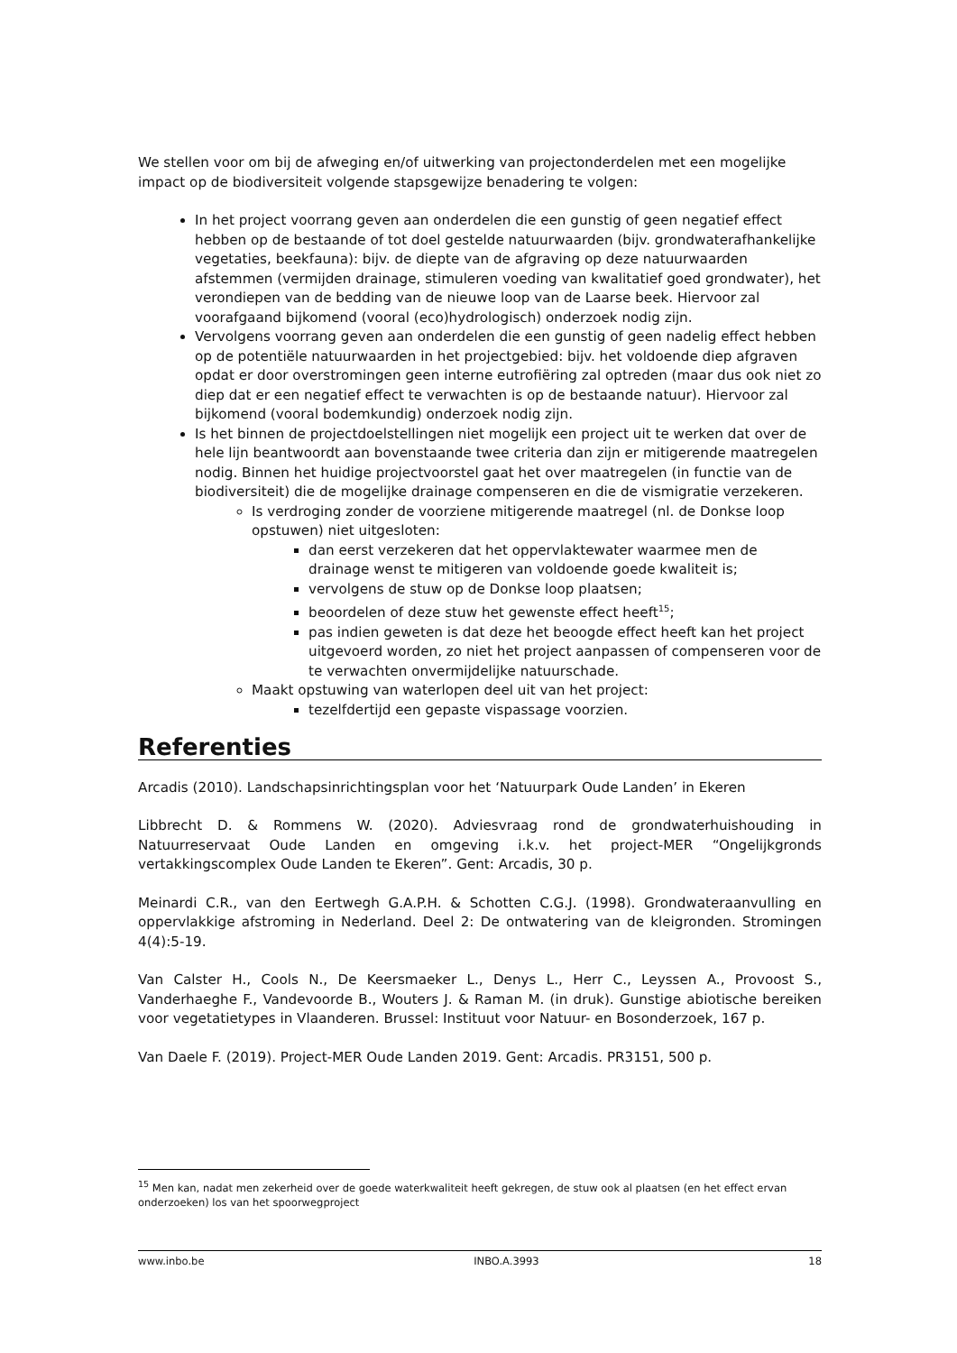We stellen voor om bij de afweging en/of uitwerking van projectonderdelen met een mogelijke impact op de biodiversiteit volgende stapsgewijze benadering te volgen:
In het project voorrang geven aan onderdelen die een gunstig of geen negatief effect hebben op de bestaande of tot doel gestelde natuurwaarden (bijv. grondwaterafhankelijke vegetaties, beekfauna): bijv. de diepte van de afgraving op deze natuurwaarden afstemmen (vermijden drainage, stimuleren voeding van kwalitatief goed grondwater), het verondiepen van de bedding van de nieuwe loop van de Laarse beek. Hiervoor zal voorafgaand bijkomend (vooral (eco)hydrologisch) onderzoek nodig zijn.
Vervolgens voorrang geven aan onderdelen die een gunstig of geen nadelig effect hebben op de potentiële natuurwaarden in het projectgebied: bijv. het voldoende diep afgraven opdat er door overstromingen geen interne eutrofiëring zal optreden (maar dus ook niet zo diep dat er een negatief effect te verwachten is op de bestaande natuur). Hiervoor zal bijkomend (vooral bodemkundig) onderzoek nodig zijn.
Is het binnen de projectdoelstellingen niet mogelijk een project uit te werken dat over de hele lijn beantwoordt aan bovenstaande twee criteria dan zijn er mitigerende maatregelen nodig. Binnen het huidige projectvoorstel gaat het over maatregelen (in functie van de biodiversiteit) die de mogelijke drainage compenseren en die de vismigratie verzekeren.
Is verdroging zonder de voorziene mitigerende maatregel (nl. de Donkse loop opstuwen) niet uitgesloten:
dan eerst verzekeren dat het oppervlaktewater waarmee men de drainage wenst te mitigeren van voldoende goede kwaliteit is;
vervolgens de stuw op de Donkse loop plaatsen;
beoordelen of deze stuw het gewenste effect heeft<sup>15</sup>;
pas indien geweten is dat deze het beoogde effect heeft kan het project uitgevoerd worden, zo niet het project aanpassen of compenseren voor de te verwachten onvermijdelijke natuurschade.
Maakt opstuwing van waterlopen deel uit van het project:
tezelfdertijd een gepaste vispassage voorzien.
Referenties
Arcadis (2010). Landschapsinrichtingsplan voor het ‘Natuurpark Oude Landen’ in Ekeren
Libbrecht D. & Rommens W. (2020). Adviesvraag rond de grondwaterhuishouding in Natuurreservaat Oude Landen en omgeving i.k.v. het project-MER “Ongelijkgronds vertakkingscomplex Oude Landen te Ekeren”. Gent: Arcadis, 30 p.
Meinardi C.R., van den Eertwegh G.A.P.H. & Schotten C.G.J. (1998). Grondwateraanvulling en oppervlakkige afstroming in Nederland. Deel 2: De ontwatering van de kleigronden. Stromingen 4(4):5-19.
Van Calster H., Cools N., De Keersmaeker L., Denys L., Herr C., Leyssen A., Provoost S., Vanderhaeghe F., Vandevoorde B., Wouters J. & Raman M. (in druk). Gunstige abiotische bereiken voor vegetatietypes in Vlaanderen. Brussel: Instituut voor Natuur- en Bosonderzoek, 167 p.
Van Daele F. (2019). Project-MER Oude Landen 2019. Gent: Arcadis. PR3151, 500 p.
<sup>15</sup> Men kan, nadat men zekerheid over de goede waterkwaliteit heeft gekregen, de stuw ook al plaatsen (en het effect ervan onderzoeken) los van het spoorwegproject
www.inbo.be INBO.A.3993 18